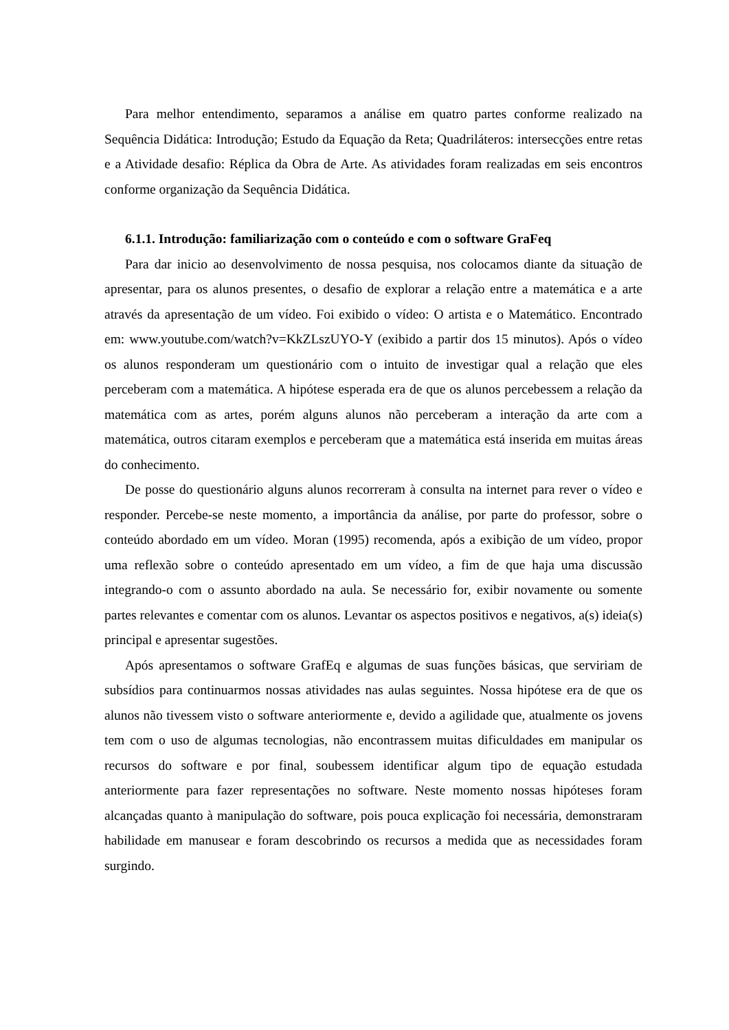Para melhor entendimento, separamos a análise em quatro partes conforme realizado na Sequência Didática: Introdução; Estudo da Equação da Reta; Quadriláteros: intersecções entre retas e a Atividade desafio: Réplica da Obra de Arte. As atividades foram realizadas em seis encontros conforme organização da Sequência Didática.
6.1.1. Introdução: familiarização com o conteúdo e com o software GraFeq
Para dar inicio ao desenvolvimento de nossa pesquisa, nos colocamos diante da situação de apresentar, para os alunos presentes, o desafio de explorar a relação entre a matemática e a arte através da apresentação de um vídeo. Foi exibido o vídeo: O artista e o Matemático. Encontrado em: www.youtube.com/watch?v=KkZLszUYO-Y (exibido a partir dos 15 minutos). Após o vídeo os alunos responderam um questionário com o intuito de investigar qual a relação que eles perceberam com a matemática. A hipótese esperada era de que os alunos percebessem a relação da matemática com as artes, porém alguns alunos não perceberam a interação da arte com a matemática, outros citaram exemplos e perceberam que a matemática está inserida em muitas áreas do conhecimento.
De posse do questionário alguns alunos recorreram à consulta na internet para rever o vídeo e responder. Percebe-se neste momento, a importância da análise, por parte do professor, sobre o conteúdo abordado em um vídeo. Moran (1995) recomenda, após a exibição de um vídeo, propor uma reflexão sobre o conteúdo apresentado em um vídeo, a fim de que haja uma discussão integrando-o com o assunto abordado na aula. Se necessário for, exibir novamente ou somente partes relevantes e comentar com os alunos. Levantar os aspectos positivos e negativos, a(s) ideia(s) principal e apresentar sugestões.
Após apresentamos o software GrafEq e algumas de suas funções básicas, que serviriam de subsídios para continuarmos nossas atividades nas aulas seguintes. Nossa hipótese era de que os alunos não tivessem visto o software anteriormente e, devido a agilidade que, atualmente os jovens tem com o uso de algumas tecnologias, não encontrassem muitas dificuldades em manipular os recursos do software e por final, soubessem identificar algum tipo de equação estudada anteriormente para fazer representações no software. Neste momento nossas hipóteses foram alcançadas quanto à manipulação do software, pois pouca explicação foi necessária, demonstraram habilidade em manusear e foram descobrindo os recursos a medida que as necessidades foram surgindo.